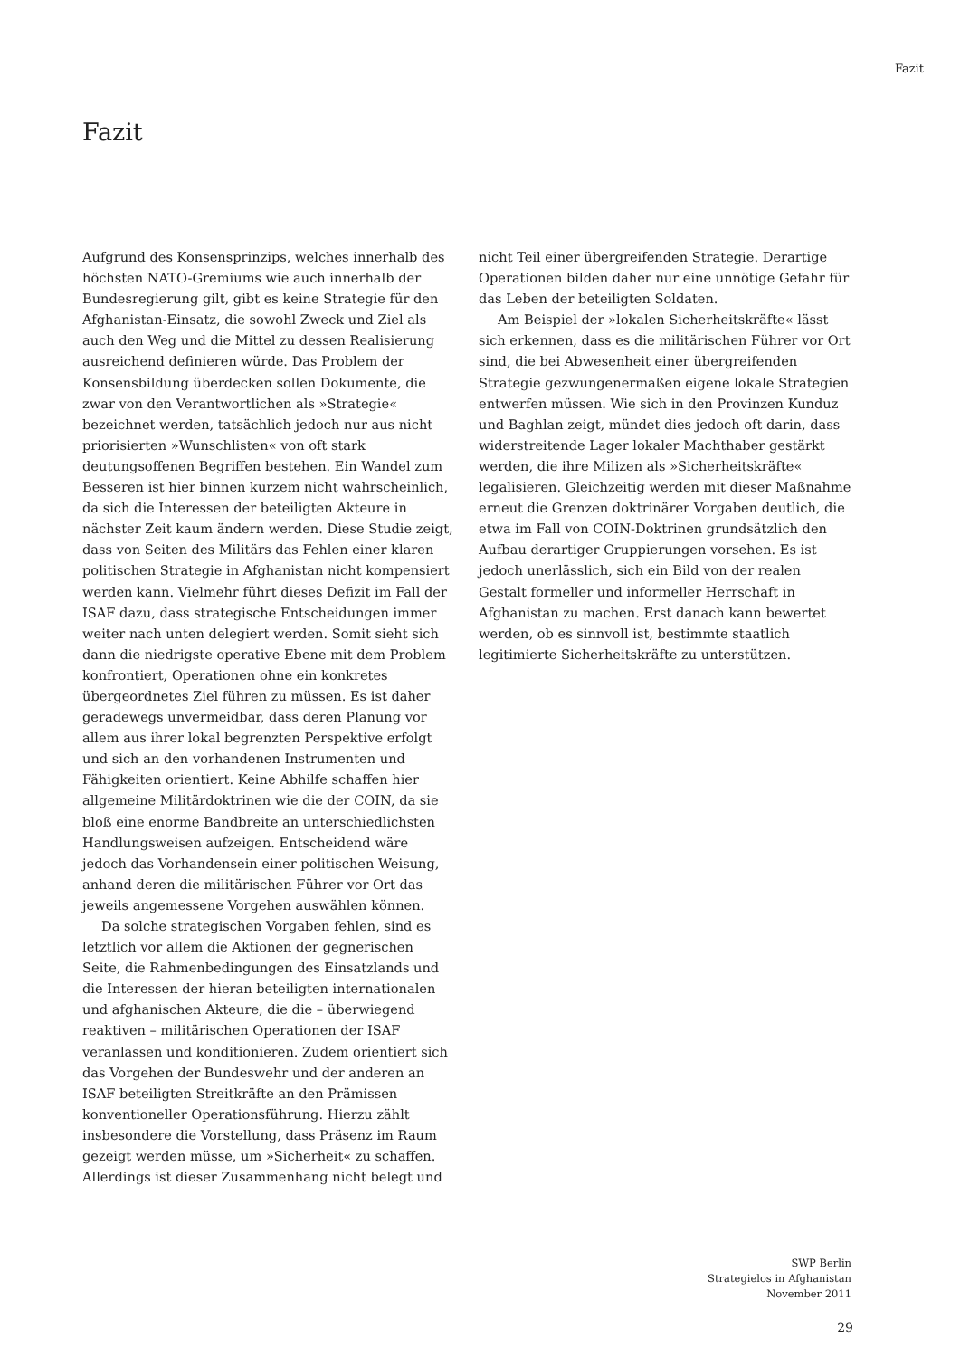Fazit
Fazit
Aufgrund des Konsensprinzips, welches innerhalb des höchsten NATO-Gremiums wie auch innerhalb der Bundesregierung gilt, gibt es keine Strategie für den Afghanistan-Einsatz, die sowohl Zweck und Ziel als auch den Weg und die Mittel zu dessen Realisierung ausreichend definieren würde. Das Problem der Konsensbildung überdecken sollen Dokumente, die zwar von den Verantwortlichen als »Strategie« bezeichnet werden, tatsächlich jedoch nur aus nicht priorisierten »Wunschlisten« von oft stark deutungsoffenen Begriffen bestehen. Ein Wandel zum Besseren ist hier binnen kurzem nicht wahrscheinlich, da sich die Interessen der beteiligten Akteure in nächster Zeit kaum ändern werden. Diese Studie zeigt, dass von Seiten des Militärs das Fehlen einer klaren politischen Strategie in Afghanistan nicht kompensiert werden kann. Vielmehr führt dieses Defizit im Fall der ISAF dazu, dass strategische Entscheidungen immer weiter nach unten delegiert werden. Somit sieht sich dann die niedrigste operative Ebene mit dem Problem konfrontiert, Operationen ohne ein konkretes übergeordnetes Ziel führen zu müssen. Es ist daher geradewegs unvermeidbar, dass deren Planung vor allem aus ihrer lokal begrenzten Perspektive erfolgt und sich an den vorhandenen Instrumenten und Fähigkeiten orientiert. Keine Abhilfe schaffen hier allgemeine Militärdoktrinen wie die der COIN, da sie bloß eine enorme Bandbreite an unterschiedlichsten Handlungsweisen aufzeigen. Entscheidend wäre jedoch das Vorhandensein einer politischen Weisung, anhand deren die militärischen Führer vor Ort das jeweils angemessene Vorgehen auswählen können.
Da solche strategischen Vorgaben fehlen, sind es letztlich vor allem die Aktionen der gegnerischen Seite, die Rahmenbedingungen des Einsatzlands und die Interessen der hieran beteiligten internationalen und afghanischen Akteure, die die – überwiegend reaktiven – militärischen Operationen der ISAF veranlassen und konditionieren. Zudem orientiert sich das Vorgehen der Bundeswehr und der anderen an ISAF beteiligten Streitkräfte an den Prämissen konventioneller Operationsführung. Hierzu zählt insbesondere die Vorstellung, dass Präsenz im Raum gezeigt werden müsse, um »Sicherheit« zu schaffen. Allerdings ist dieser Zusammenhang nicht belegt und
nicht Teil einer übergreifenden Strategie. Derartige Operationen bilden daher nur eine unnötige Gefahr für das Leben der beteiligten Soldaten.
Am Beispiel der »lokalen Sicherheitskräfte« lässt sich erkennen, dass es die militärischen Führer vor Ort sind, die bei Abwesenheit einer übergreifenden Strategie gezwungenermaßen eigene lokale Strategien entwerfen müssen. Wie sich in den Provinzen Kunduz und Baghlan zeigt, mündet dies jedoch oft darin, dass widerstreitende Lager lokaler Machthaber gestärkt werden, die ihre Milizen als »Sicherheitskräfte« legalisieren. Gleichzeitig werden mit dieser Maßnahme erneut die Grenzen doktrinärer Vorgaben deutlich, die etwa im Fall von COIN-Doktrinen grundsätzlich den Aufbau derartiger Gruppierungen vorsehen. Es ist jedoch unerlässlich, sich ein Bild von der realen Gestalt formeller und informeller Herrschaft in Afghanistan zu machen. Erst danach kann bewertet werden, ob es sinnvoll ist, bestimmte staatlich legitimierte Sicherheitskräfte zu unterstützen.
SWP Berlin
Strategielos in Afghanistan
November 2011
29